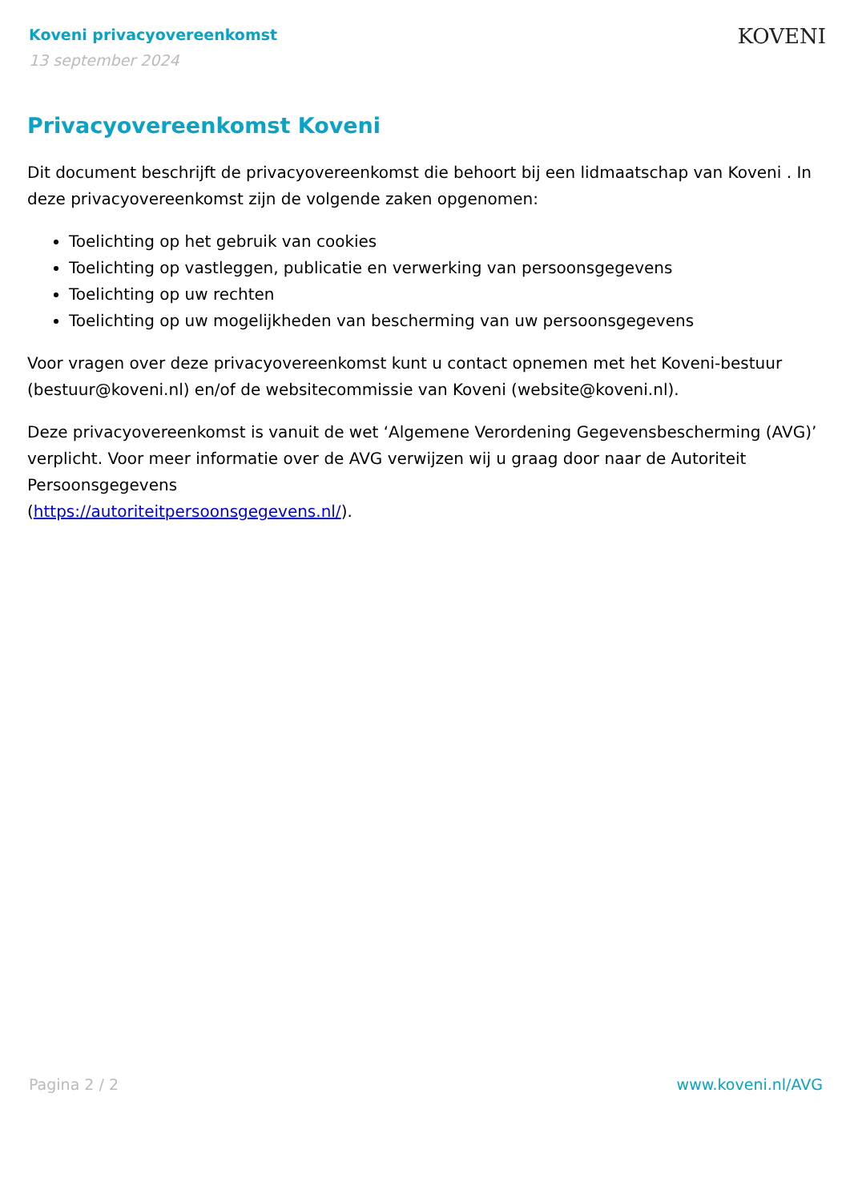Koveni privacyovereenkomst
13 september 2024
KOVENI
Privacyovereenkomst Koveni
Dit document beschrijft de privacyovereenkomst die behoort bij een lidmaatschap van Koveni . In deze privacyovereenkomst zijn de volgende zaken opgenomen:
Toelichting op het gebruik van cookies
Toelichting op vastleggen, publicatie en verwerking van persoonsgegevens
Toelichting op uw rechten
Toelichting op uw mogelijkheden van bescherming van uw persoonsgegevens
Voor vragen over deze privacyovereenkomst kunt u contact opnemen met het Koveni-bestuur (bestuur@koveni.nl) en/of de websitecommissie van Koveni (website@koveni.nl).
Deze privacyovereenkomst is vanuit de wet ‘Algemene Verordening Gegevensbescherming (AVG)’ verplicht. Voor meer informatie over de AVG verwijzen wij u graag door naar de Autoriteit Persoonsgegevens
(https://autoriteitpersoonsgegevens.nl/).
Pagina 2 / 2 www.koveni.nl/AVG